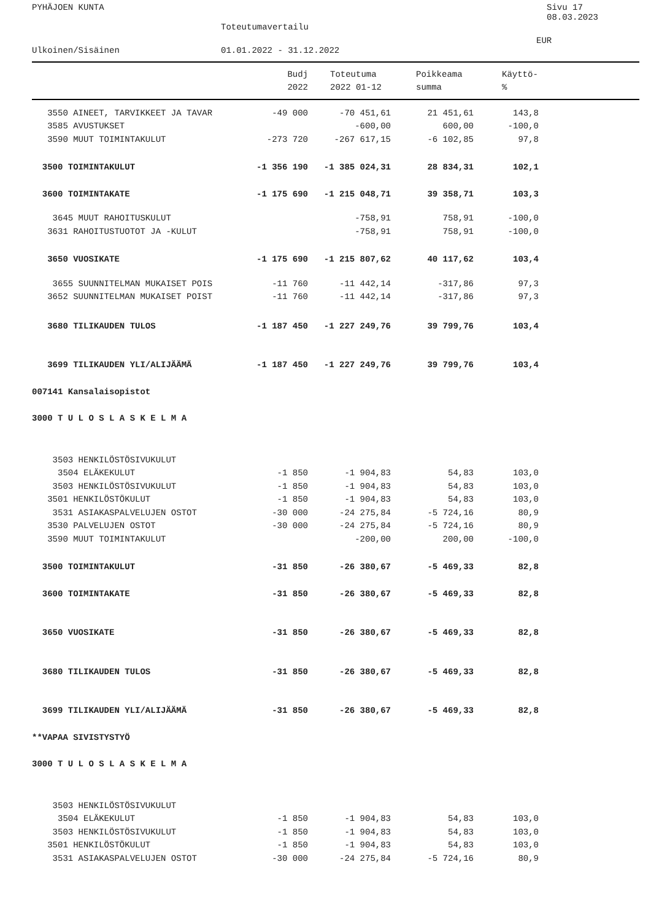PYHÄJOEN KUNTA Sivu 17
08.03.2023
Toteutumavertailu
EUR
Ulkoinen/Sisäinen 01.01.2022 - 31.12.2022
| | Budj | | Toteutuma | Poikkeama | Käyttö- |
| --- | --- | --- | --- | --- | --- |
| | 2022 | | 2022 01-12 | summa | % |
| 3550 AINEET, TARVIKKEET JA TAVAR | -49 000 | -70 451,61 | 21 451,61 | 143,8 | |
| 3585 AVUSTUKSET | | -600,00 | 600,00 | -100,0 | |
| 3590 MUUT TOIMINTAKULUT | -273 720 | -267 617,15 | -6 102,85 | 97,8 | |
| 3500 TOIMINTAKULUT | -1 356 190 | -1 385 024,31 | 28 834,31 | 102,1 | |
| 3600 TOIMINTAKATE | -1 175 690 | -1 215 048,71 | 39 358,71 | 103,3 | |
| 3645 MUUT RAHOITUSKULUT | | -758,91 | 758,91 | -100,0 | |
| 3631 RAHOITUSTUOTOT JA -KULUT | | -758,91 | 758,91 | -100,0 | |
| 3650 VUOSIKATE | -1 175 690 | -1 215 807,62 | 40 117,62 | 103,4 | |
| 3655 SUUNNITELMAN MUKAISET POIS | -11 760 | -11 442,14 | -317,86 | 97,3 | |
| 3652 SUUNNITELMAN MUKAISET POIST | -11 760 | -11 442,14 | -317,86 | 97,3 | |
| 3680 TILIKAUDEN TULOS | -1 187 450 | -1 227 249,76 | 39 799,76 | 103,4 | |
| 3699 TILIKAUDEN YLI/ALIJÄÄMÄ | -1 187 450 | -1 227 249,76 | 39 799,76 | 103,4 | |
| 007141 Kansalaisopistot | | | | | |
| 3000 T U L O S L A S K E L M A | | | | | |
| 3503 HENKILÖSTÖSIVUKULUT | | | | | |
| 3504 ELÄKEKULUT | -1 850 | -1 904,83 | 54,83 | 103,0 | |
| 3503 HENKILÖSTÖSIVUKULUT | -1 850 | -1 904,83 | 54,83 | 103,0 | |
| 3501 HENKILÖSTÖKULUT | -1 850 | -1 904,83 | 54,83 | 103,0 | |
| 3531 ASIAKASPALVELUJEN OSTOT | -30 000 | -24 275,84 | -5 724,16 | 80,9 | |
| 3530 PALVELUJEN OSTOT | -30 000 | -24 275,84 | -5 724,16 | 80,9 | |
| 3590 MUUT TOIMINTAKULUT | | -200,00 | 200,00 | -100,0 | |
| 3500 TOIMINTAKULUT | -31 850 | -26 380,67 | -5 469,33 | 82,8 | |
| 3600 TOIMINTAKATE | -31 850 | -26 380,67 | -5 469,33 | 82,8 | |
| 3650 VUOSIKATE | -31 850 | -26 380,67 | -5 469,33 | 82,8 | |
| 3680 TILIKAUDEN TULOS | -31 850 | -26 380,67 | -5 469,33 | 82,8 | |
| 3699 TILIKAUDEN YLI/ALIJÄÄMÄ | -31 850 | -26 380,67 | -5 469,33 | 82,8 | |
| **VAPAA SIVISTYSTYÖ | | | | | |
| 3000 T U L O S L A S K E L M A | | | | | |
| 3503 HENKILÖSTÖSIVUKULUT | | | | | |
| 3504 ELÄKEKULUT | -1 850 | -1 904,83 | 54,83 | 103,0 | |
| 3503 HENKILÖSTÖSIVUKULUT | -1 850 | -1 904,83 | 54,83 | 103,0 | |
| 3501 HENKILÖSTÖKULUT | -1 850 | -1 904,83 | 54,83 | 103,0 | |
| 3531 ASIAKASPALVELUJEN OSTOT | -30 000 | -24 275,84 | -5 724,16 | 80,9 | |